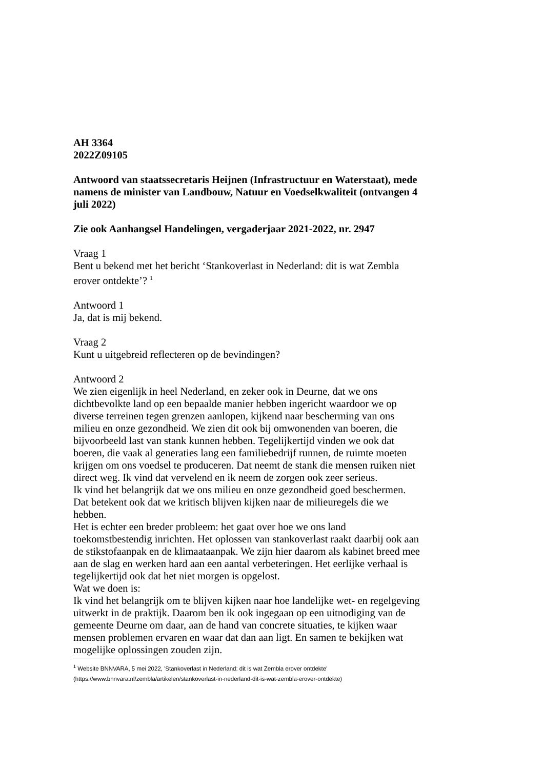AH 3364
2022Z09105
Antwoord van staatssecretaris Heijnen (Infrastructuur en Waterstaat), mede namens de minister van Landbouw, Natuur en Voedselkwaliteit (ontvangen 4 juli 2022)
Zie ook Aanhangsel Handelingen, vergaderjaar 2021-2022, nr. 2947
Vraag 1
Bent u bekend met het bericht ‘Stankoverlast in Nederland: dit is wat Zembla erover ontdekte’? <sup>1</sup>
Antwoord 1
Ja, dat is mij bekend.
Vraag 2
Kunt u uitgebreid reflecteren op de bevindingen?
Antwoord 2
We zien eigenlijk in heel Nederland, en zeker ook in Deurne, dat we ons dichtbevolkte land op een bepaalde manier hebben ingericht waardoor we op diverse terreinen tegen grenzen aanlopen, kijkend naar bescherming van ons milieu en onze gezondheid. We zien dit ook bij omwonenden van boeren, die bijvoorbeeld last van stank kunnen hebben. Tegelijkertijd vinden we ook dat boeren, die vaak al generaties lang een familiebedrijf runnen, de ruimte moeten krijgen om ons voedsel te produceren. Dat neemt de stank die mensen ruiken niet direct weg. Ik vind dat vervelend en ik neem de zorgen ook zeer serieus.
Ik vind het belangrijk dat we ons milieu en onze gezondheid goed beschermen. Dat betekent ook dat we kritisch blijven kijken naar de milieuregels die we hebben.
Het is echter een breder probleem: het gaat over hoe we ons land toekomstbestendig inrichten. Het oplossen van stankoverlast raakt daarbij ook aan de stikstofaanpak en de klimaataanpak. We zijn hier daarom als kabinet breed mee aan de slag en werken hard aan een aantal verbeteringen. Het eerlijke verhaal is tegelijkertijd ook dat het niet morgen is opgelost.
Wat we doen is:
Ik vind het belangrijk om te blijven kijken naar hoe landelijke wet- en regelgeving uitwerkt in de praktijk. Daarom ben ik ook ingegaan op een uitnodiging van de gemeente Deurne om daar, aan de hand van concrete situaties, te kijken waar mensen problemen ervaren en waar dat dan aan ligt. En samen te bekijken wat mogelijke oplossingen zouden zijn.
<sup>1</sup> Website BNNVARA, 5 mei 2022, 'Stankoverlast in Nederland: dit is wat Zembla erover ontdekte'
(https://www.bnnvara.nl/zembla/artikelen/stankoverlast-in-nederland-dit-is-wat-zembla-erover-ontdekte)